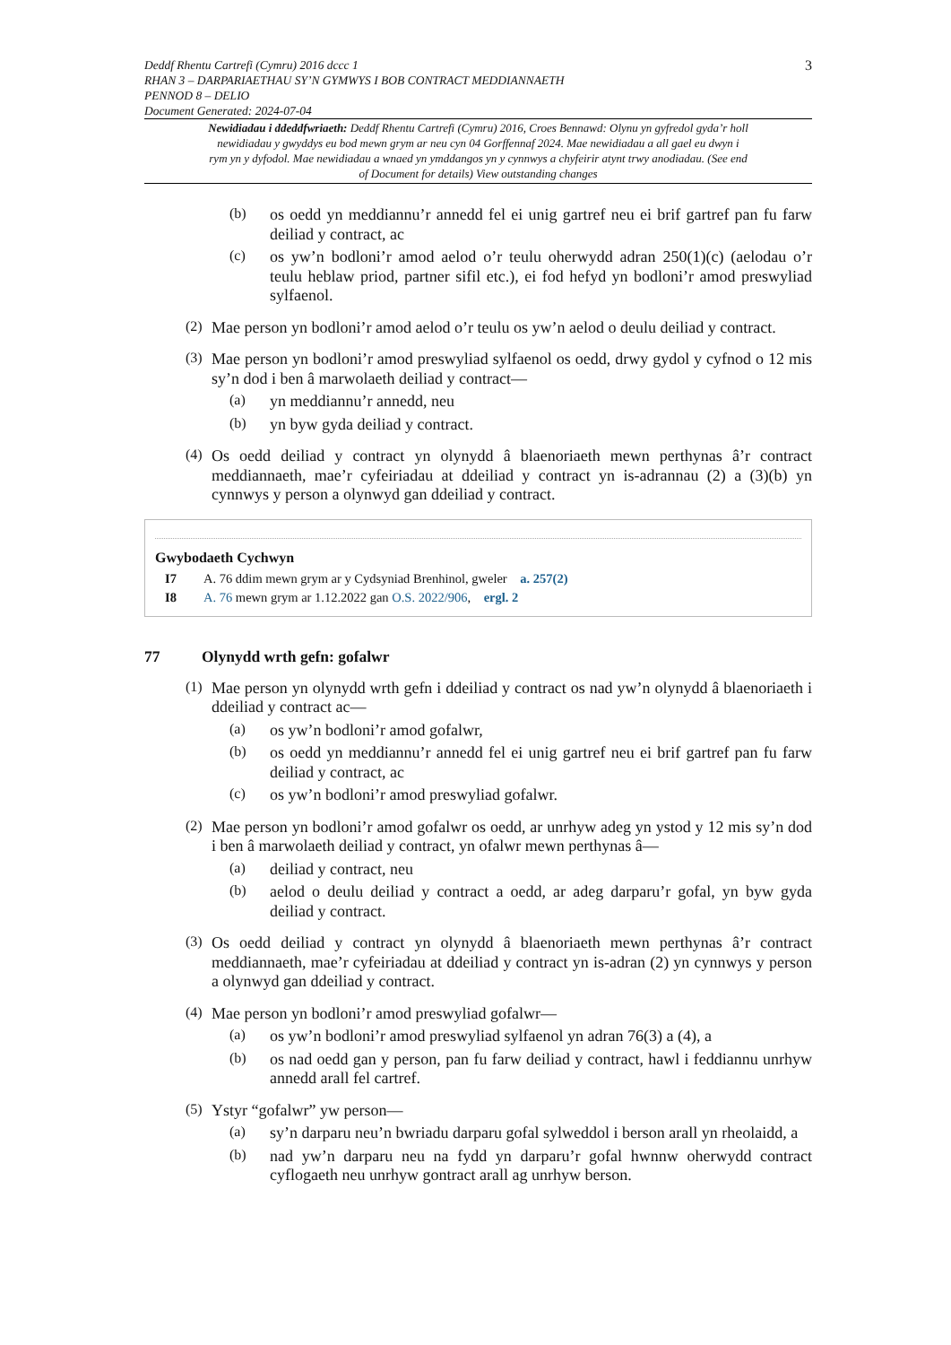Deddf Rhentu Cartrefi (Cymru) 2016 dccc 1 3
RHAN 3 – DARPARIAETHAU SY’N GYMWYS I BOB CONTRACT MEDDIANNAETH
PENNOD 8 – DELIO
Document Generated: 2024-07-04
Newidiadau i ddeddfwriaeth: Deddf Rhentu Cartrefi (Cymru) 2016, Croes Bennawd: Olynu yn gyfredol gyda’r holl newidiadau y gwyddys eu bod mewn grym ar neu cyn 04 Gorffennaf 2024. Mae newidiadau a all gael eu dwyn i rym yn y dyfodol. Mae newidiadau a wnaed yn ymddangos yn y cynnwys a chyfeirir atynt trwy anodiadau. (See end of Document for details) View outstanding changes
(b)
os oedd yn meddiannu’r annedd fel ei unig gartref neu ei brif gartref pan fu farw deiliad y contract, ac
(c)
os yw’n bodloni’r amod aelod o’r teulu oherwydd adran 250(1)(c) (aelodau o’r teulu heblaw priod, partner sifil etc.), ei fod hefyd yn bodloni’r amod preswyliad sylfaenol.
(2)
Mae person yn bodloni’r amod aelod o’r teulu os yw’n aelod o deulu deiliad y contract.
(3)
Mae person yn bodloni’r amod preswyliad sylfaenol os oedd, drwy gydol y cyfnod o 12 mis sy’n dod i ben â marwolaeth deiliad y contract—
(a)
yn meddiannu’r annedd, neu
(b)
yn byw gyda deiliad y contract.
(4)
Os oedd deiliad y contract yn olynydd â blaenoriaeth mewn perthynas â’r contract meddiannaeth, mae’r cyfeiriadau at ddeiliad y contract yn is-adrannau (2) a (3)(b) yn cynnwys y person a olynwyd gan ddeiliad y contract.
Gwybodaeth Cychwyn
I7 A. 76 ddim mewn grym ar y Cydsyniad Brenhinol, gweler a. 257(2)
I8 A. 76 mewn grym ar 1.12.2022 gan O.S. 2022/906, ergl. 2
77 Olynydd wrth gefn: gofalwr
(1)
Mae person yn olynydd wrth gefn i ddeiliad y contract os nad yw’n olynydd â blaenoriaeth i ddeiliad y contract ac—
(a)
os yw’n bodloni’r amod gofalwr,
(b)
os oedd yn meddiannu’r annedd fel ei unig gartref neu ei brif gartref pan fu farw deiliad y contract, ac
(c)
os yw’n bodloni’r amod preswyliad gofalwr.
(2)
Mae person yn bodloni’r amod gofalwr os oedd, ar unrhyw adeg yn ystod y 12 mis sy’n dod i ben â marwolaeth deiliad y contract, yn ofalwr mewn perthynas â—
(a)
deiliad y contract, neu
(b)
aelod o deulu deiliad y contract a oedd, ar adeg darparu’r gofal, yn byw gyda deiliad y contract.
(3)
Os oedd deiliad y contract yn olynydd â blaenoriaeth mewn perthynas â’r contract meddiannaeth, mae’r cyfeiriadau at ddeiliad y contract yn is-adran (2) yn cynnwys y person a olynwyd gan ddeiliad y contract.
(4)
Mae person yn bodloni’r amod preswyliad gofalwr—
(a)
os yw’n bodloni’r amod preswyliad sylfaenol yn adran 76(3) a (4), a
(b)
os nad oedd gan y person, pan fu farw deiliad y contract, hawl i feddiannu unrhyw annedd arall fel cartref.
(5)
Ystyr “gofalwr” yw person—
(a)
sy’n darparu neu’n bwriadu darparu gofal sylweddol i berson arall yn rheolaidd, a
(b)
nad yw’n darparu neu na fydd yn darparu’r gofal hwnnw oherwydd contract cyflogaeth neu unrhyw gontract arall ag unrhyw berson.